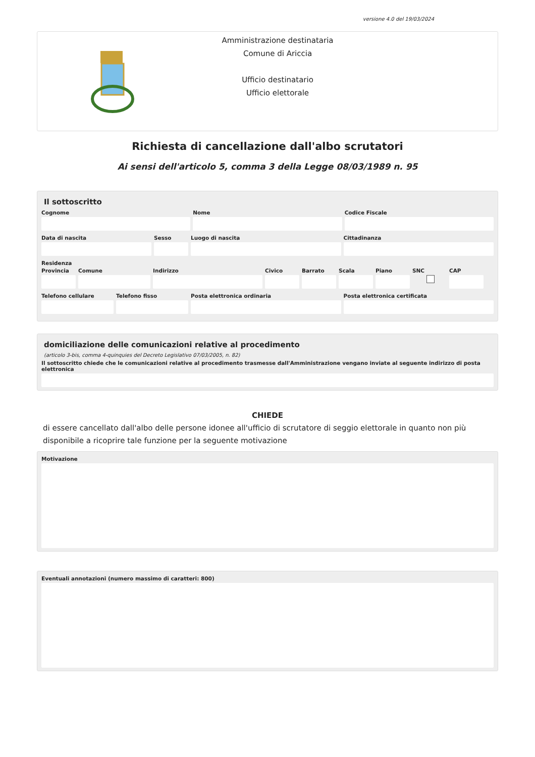versione 4.0 del 19/03/2024
Amministrazione destinataria
Comune di Ariccia
Ufficio destinatario
Ufficio elettorale
Richiesta di cancellazione dall'albo scrutatori
Ai sensi dell'articolo 5, comma 3 della Legge 08/03/1989 n. 95
Il sottoscritto
Cognome Nome Codice Fiscale
Data di nascita Sesso Luogo di nascita Cittadinanza
Residenza
Provincia
Comune Indirizzo Civico Barrato Scala Piano SNC CAP
Telefono cellulare
Telefono fisso Posta elettronica ordinaria Posta elettronica certificata
domiciliazione delle comunicazioni relative al procedimento
(articolo 3-bis, comma 4-quinquies del Decreto Legislativo 07/03/2005, n. 82)
Il sottoscritto chiede che le comunicazioni relative al procedimento trasmesse dall'Amministrazione vengano inviate al seguente indirizzo di posta elettronica
CHIEDE
di essere cancellato dall'albo delle persone idonee all'ufficio di scrutatore di seggio elettorale in quanto non più disponibile a ricoprire tale funzione per la seguente motivazione
Motivazione
Eventuali annotazioni (numero massimo di caratteri: 800)